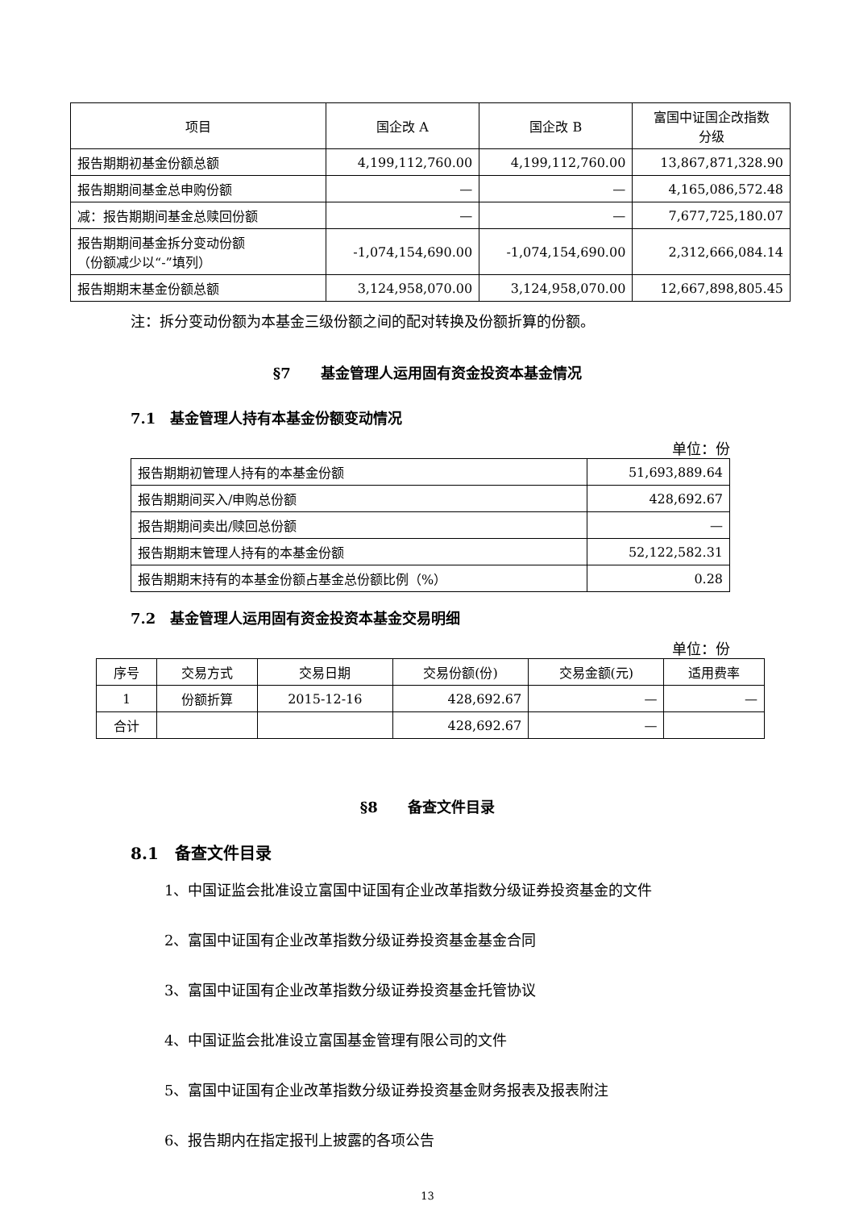| 项目 | 国企改 A | 国企改 B | 富国中证国企改指数 分级 |
| --- | --- | --- | --- |
| 报告期期初基金份额总额 | 4,199,112,760.00 | 4,199,112,760.00 | 13,867,871,328.90 |
| 报告期期间基金总申购份额 | — | — | 4,165,086,572.48 |
| 减：报告期期间基金总赎回份额 | — | — | 7,677,725,180.07 |
| 报告期期间基金拆分变动份额 （份额减少以“-”填列） | -1,074,154,690.00 | -1,074,154,690.00 | 2,312,666,084.14 |
| 报告期期末基金份额总额 | 3,124,958,070.00 | 3,124,958,070.00 | 12,667,898,805.45 |
注：拆分变动份额为本基金三级份额之间的配对转换及份额折算的份额。
§7 基金管理人运用固有资金投资本基金情况
7.1　基金管理人持有本基金份额变动情况
单位：份
| 报告期期初管理人持有的本基金份额 | 51,693,889.64 |
| 报告期期间买入/申购总份额 | 428,692.67 |
| 报告期期间卖出/赎回总份额 | — |
| 报告期期末管理人持有的本基金份额 | 52,122,582.31 |
| 报告期期末持有的本基金份额占基金总份额比例（%） | 0.28 |
7.2　基金管理人运用固有资金投资本基金交易明细
单位：份
| 序号 | 交易方式 | 交易日期 | 交易份额(份) | 交易金额(元) | 适用费率 |
| --- | --- | --- | --- | --- | --- |
| 1 | 份额折算 | 2015-12-16 | 428,692.67 | — | — |
| 合计 | | | 428,692.67 | — | |
§8 备查文件目录
8.1　备查文件目录
1、中国证监会批准设立富国中证国有企业改革指数分级证券投资基金的文件
2、富国中证国有企业改革指数分级证券投资基金基金合同
3、富国中证国有企业改革指数分级证券投资基金托管协议
4、中国证监会批准设立富国基金管理有限公司的文件
5、富国中证国有企业改革指数分级证券投资基金财务报表及报表附注
6、报告期内在指定报刊上披露的各项公告
13